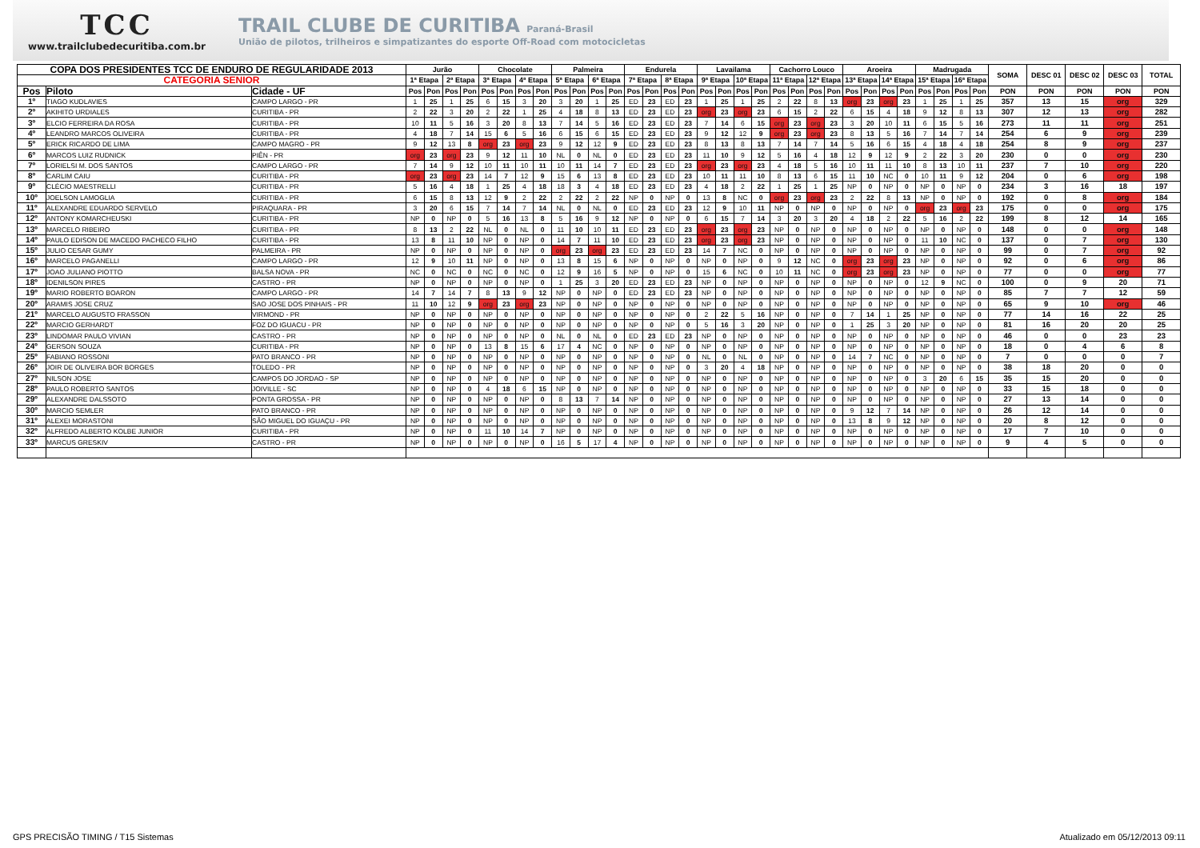TCC
www.trailclubedecuritiba.com.br
TRAIL CLUBE DE CURITIBA Paraná-Brasil
União de pilotos, trilheiros e simpatizantes do esporte Off-Road com motocicletas
| COPA DOS PRESIDENTES TCC DE ENDURO DE REGULARIDADE 2013 | | | Jurão | | | | Chocolate | | | | Palmeira | | | | Endurela | | | | Lavailama | | | | Cachorro Louco | | | | Aroeira | | | | Madrugada | | | | SOMA | DESC 01 | DESC 02 | DESC 03 | TOTAL |
| --- | --- | --- | --- | --- | --- | --- | --- | --- | --- | --- | --- | --- | --- | --- | --- | --- | --- | --- | --- | --- | --- | --- | --- | --- | --- | --- | --- | --- | --- | --- | --- | --- | --- | --- | --- | --- | --- | --- | --- |
| CATEGORIA SENIOR | | | 1ª Etapa | | 2ª Etapa | | 3ª Etapa | | 4ª Etapa | | 5ª Etapa | | 6ª Etapa | | 7ª Etapa | | 8ª Etapa | | 9ª Etapa | | 10ª Etapa | | 11ª Etapa | | 12ª Etapa | | 13ª Etapa | | 14ª Etapa | | 15ª Etapa | | 16ª Etapa | | | | | | |
| Pos | Piloto | Cidade - UF | Pos | Pon | Pos | Pon | Pos | Pon | Pos | Pon | Pos | Pon | Pos | Pon | Pos | Pon | Pos | Pon | Pos | Pon | Pos | Pon | Pos | Pon | Pos | Pon | Pos | Pon | Pos | Pon | Pos | Pon | Pos | Pon | PON | PON | PON | PON | PON |
| 1º | TIAGO KUDLAVIES | CAMPO LARGO - PR | 1 | 25 | 1 | 25 | 6 | 15 | 3 | 20 | 3 | 20 | 1 | 25 | ED | 23 | ED | 23 | 1 | 25 | 1 | 25 | 2 | 22 | 8 | 13 | org | 23 | org | 23 | 1 | 25 | 1 | 25 | 357 | 13 | 15 | org | 329 |
| 2º | AKIHITO URDIALES | CURITIBA - PR | 2 | 22 | 3 | 20 | 2 | 22 | 1 | 25 | 4 | 18 | 8 | 13 | ED | 23 | ED | 23 | org | 23 | org | 23 | 6 | 15 | 2 | 22 | 6 | 15 | 4 | 18 | 9 | 12 | 8 | 13 | 307 | 12 | 13 | org | 282 |
| 3º | ELCIO FERREIRA DA ROSA | CURITIBA - PR | 10 | 11 | 5 | 16 | 3 | 20 | 8 | 13 | 7 | 14 | 5 | 16 | ED | 23 | ED | 23 | 7 | 14 | 6 | 15 | org | 23 | org | 23 | 3 | 20 | 10 | 11 | 6 | 15 | 5 | 16 | 273 | 11 | 11 | org | 251 |
| 4º | LEANDRO MARCOS OLIVEIRA | CURITIBA - PR | 4 | 18 | 7 | 14 | 15 | 6 | 5 | 16 | 6 | 15 | 6 | 15 | ED | 23 | ED | 23 | 9 | 12 | 12 | 9 | org | 23 | org | 23 | 8 | 13 | 5 | 16 | 7 | 14 | 7 | 14 | 254 | 6 | 9 | org | 239 |
| 5º | ERICK RICARDO DE LIMA | CAMPO MAGRO - PR | 9 | 12 | 13 | 8 | org | 23 | org | 23 | 9 | 12 | 12 | 9 | ED | 23 | ED | 23 | 8 | 13 | 8 | 13 | 7 | 14 | 7 | 14 | 5 | 16 | 6 | 15 | 4 | 18 | 4 | 18 | 254 | 8 | 9 | org | 237 |
| 6º | MARCOS LUIZ RUDNICK | PIÊN - PR | org | 23 | org | 23 | 9 | 12 | 11 | 10 | NL | 0 | NL | 0 | ED | 23 | ED | 23 | 11 | 10 | 9 | 12 | 5 | 16 | 4 | 18 | 12 | 9 | 12 | 9 | 2 | 22 | 3 | 20 | 230 | 0 | 0 | org | 230 |
| 7º | LORIELSI M. DOS SANTOS | CAMPO LARGO - PR | 7 | 14 | 9 | 12 | 10 | 11 | 10 | 11 | 10 | 11 | 14 | 7 | ED | 23 | ED | 23 | org | 23 | org | 23 | 4 | 18 | 5 | 16 | 10 | 11 | 11 | 10 | 8 | 13 | 10 | 11 | 237 | 7 | 10 | org | 220 |
| 8º | CARLIM CAIU | CURITIBA - PR | org | 23 | org | 23 | 14 | 7 | 12 | 9 | 15 | 6 | 13 | 8 | ED | 23 | ED | 23 | 10 | 11 | 11 | 10 | 8 | 13 | 6 | 15 | 11 | 10 | NC | 0 | 10 | 11 | 9 | 12 | 204 | 0 | 6 | org | 198 |
| 9º | CLÉCIO MAESTRELLI | CURITIBA - PR | 5 | 16 | 4 | 18 | 1 | 25 | 4 | 18 | 18 | 3 | 4 | 18 | ED | 23 | ED | 23 | 4 | 18 | 2 | 22 | 1 | 25 | 1 | 25 | NP | 0 | NP | 0 | NP | 0 | NP | 0 | 234 | 3 | 16 | 18 | 197 |
| 10º | JOELSON LAMOGLIA | CURITIBA - PR | 6 | 15 | 8 | 13 | 12 | 9 | 2 | 22 | 2 | 22 | 2 | 22 | NP | 0 | NP | 0 | 13 | 8 | NC | 0 | org | 23 | org | 23 | 2 | 22 | 8 | 13 | NP | 0 | NP | 0 | 192 | 0 | 8 | org | 184 |
| 11º | ALEXANDRE EDUARDO SERVELO | PIRAQUARA - PR | 3 | 20 | 6 | 15 | 7 | 14 | 7 | 14 | NL | 0 | NL | 0 | ED | 23 | ED | 23 | 12 | 9 | 10 | 11 | NP | 0 | NP | 0 | NP | 0 | NP | 0 | org | 23 | org | 23 | 175 | 0 | 0 | org | 175 |
| 12º | ANTONY KOMARCHEUSKI | CURITIBA - PR | NP | 0 | NP | 0 | 5 | 16 | 13 | 8 | 5 | 16 | 9 | 12 | NP | 0 | NP | 0 | 6 | 15 | 7 | 14 | 3 | 20 | 3 | 20 | 4 | 18 | 2 | 22 | 5 | 16 | 2 | 22 | 199 | 8 | 12 | 14 | 165 |
| 13º | MARCELO RIBEIRO | CURITIBA - PR | 8 | 13 | 2 | 22 | NL | 0 | NL | 0 | 11 | 10 | 10 | 11 | ED | 23 | ED | 23 | org | 23 | org | 23 | NP | 0 | NP | 0 | NP | 0 | NP | 0 | NP | 0 | NP | 0 | 148 | 0 | 0 | org | 148 |
| 14º | PAULO EDISON DE MACEDO PACHECO FILHO | CURITIBA - PR | 13 | 8 | 11 | 10 | NP | 0 | NP | 0 | 14 | 7 | 11 | 10 | ED | 23 | ED | 23 | org | 23 | org | 23 | NP | 0 | NP | 0 | NP | 0 | NP | 0 | 11 | 10 | NC | 0 | 137 | 0 | 7 | org | 130 |
| 15º | JULIO CESAR GUMY | PALMEIRA - PR | NP | 0 | NP | 0 | NP | 0 | NP | 0 | org | 23 | org | 23 | ED | 23 | ED | 23 | 14 | 7 | NC | 0 | NP | 0 | NP | 0 | NP | 0 | NP | 0 | NP | 0 | NP | 0 | 99 | 0 | 7 | org | 92 |
| 16º | MARCELO PAGANELLI | CAMPO LARGO - PR | 12 | 9 | 10 | 11 | NP | 0 | NP | 0 | 13 | 8 | 15 | 6 | NP | 0 | NP | 0 | NP | 0 | NP | 0 | 9 | 12 | NC | 0 | org | 23 | org | 23 | NP | 0 | NP | 0 | 92 | 0 | 6 | org | 86 |
| 17º | JOAO JULIANO PIOTTO | BALSA NOVA - PR | NC | 0 | NC | 0 | NC | 0 | NC | 0 | 12 | 9 | 16 | 5 | NP | 0 | NP | 0 | 15 | 6 | NC | 0 | 10 | 11 | NC | 0 | org | 23 | org | 23 | NP | 0 | NP | 0 | 77 | 0 | 0 | org | 77 |
| 18º | IDENILSON PIRES | CASTRO - PR | NP | 0 | NP | 0 | NP | 0 | NP | 0 | 1 | 25 | 3 | 20 | ED | 23 | ED | 23 | NP | 0 | NP | 0 | NP | 0 | NP | 0 | NP | 0 | NP | 0 | 12 | 9 | NC | 0 | 100 | 0 | 9 | 20 | 71 |
| 19º | MARIO ROBERTO BOARON | CAMPO LARGO - PR | 14 | 7 | 14 | 7 | 8 | 13 | 9 | 12 | NP | 0 | NP | 0 | ED | 23 | ED | 23 | NP | 0 | NP | 0 | NP | 0 | NP | 0 | NP | 0 | NP | 0 | NP | 0 | NP | 0 | 85 | 7 | 7 | 12 | 59 |
| 20º | ARAMIS JOSE CRUZ | SAO JOSE DOS PINHAIS - PR | 11 | 10 | 12 | 9 | org | 23 | org | 23 | NP | 0 | NP | 0 | NP | 0 | NP | 0 | NP | 0 | NP | 0 | NP | 0 | NP | 0 | NP | 0 | NP | 0 | NP | 0 | NP | 0 | 65 | 9 | 10 | org | 46 |
| 21º | MARCELO AUGUSTO FRASSON | VIRMOND - PR | NP | 0 | NP | 0 | NP | 0 | NP | 0 | NP | 0 | NP | 0 | NP | 0 | NP | 0 | 2 | 22 | 5 | 16 | NP | 0 | NP | 0 | 7 | 14 | 1 | 25 | NP | 0 | NP | 0 | 77 | 14 | 16 | 22 | 25 |
| 22º | MARCIO GERHARDT | FOZ DO IGUACU - PR | NP | 0 | NP | 0 | NP | 0 | NP | 0 | NP | 0 | NP | 0 | NP | 0 | NP | 0 | 5 | 16 | 3 | 20 | NP | 0 | NP | 0 | 1 | 25 | 3 | 20 | NP | 0 | NP | 0 | 81 | 16 | 20 | 20 | 25 |
| 23º | LINDOMAR PAULO VIVIAN | CASTRO - PR | NP | 0 | NP | 0 | NP | 0 | NP | 0 | NL | 0 | NL | 0 | ED | 23 | ED | 23 | NP | 0 | NP | 0 | NP | 0 | NP | 0 | NP | 0 | NP | 0 | NP | 0 | NP | 0 | 46 | 0 | 0 | 23 | 23 |
| 24º | GERSON SOUZA | CURITIBA - PR | NP | 0 | NP | 0 | 13 | 8 | 15 | 6 | 17 | 4 | NC | 0 | NP | 0 | NP | 0 | NP | 0 | NP | 0 | NP | 0 | NP | 0 | NP | 0 | NP | 0 | NP | 0 | NP | 0 | 18 | 0 | 4 | 6 | 8 |
| 25º | FABIANO ROSSONI | PATO BRANCO - PR | NP | 0 | NP | 0 | NP | 0 | NP | 0 | NP | 0 | NP | 0 | NP | 0 | NP | 0 | NL | 0 | NL | 0 | NP | 0 | NP | 0 | 14 | 7 | NC | 0 | NP | 0 | NP | 0 | 7 | 0 | 0 | 0 | 7 |
| 26º | JOIR DE OLIVEIRA BOR BORGES | TOLEDO - PR | NP | 0 | NP | 0 | NP | 0 | NP | 0 | NP | 0 | NP | 0 | NP | 0 | NP | 0 | 3 | 20 | 4 | 18 | NP | 0 | NP | 0 | NP | 0 | NP | 0 | NP | 0 | NP | 0 | 38 | 18 | 20 | 0 | 0 |
| 27º | NILSON JOSE | CAMPOS DO JORDAO - SP | NP | 0 | NP | 0 | NP | 0 | NP | 0 | NP | 0 | NP | 0 | NP | 0 | NP | 0 | NP | 0 | NP | 0 | NP | 0 | NP | 0 | NP | 0 | NP | 0 | 3 | 20 | 6 | 15 | 35 | 15 | 20 | 0 | 0 |
| 28º | PAULO ROBERTO SANTOS | JOIVILLE - SC | NP | 0 | NP | 0 | 4 | 18 | 6 | 15 | NP | 0 | NP | 0 | NP | 0 | NP | 0 | NP | 0 | NP | 0 | NP | 0 | NP | 0 | NP | 0 | NP | 0 | NP | 0 | NP | 0 | 33 | 15 | 18 | 0 | 0 |
| 29º | ALEXANDRE DALSSOTO | PONTA GROSSA - PR | NP | 0 | NP | 0 | NP | 0 | NP | 0 | 8 | 13 | 7 | 14 | NP | 0 | NP | 0 | NP | 0 | NP | 0 | NP | 0 | NP | 0 | NP | 0 | NP | 0 | NP | 0 | NP | 0 | 27 | 13 | 14 | 0 | 0 |
| 30º | MARCIO SEMLER | PATO BRANCO - PR | NP | 0 | NP | 0 | NP | 0 | NP | 0 | NP | 0 | NP | 0 | NP | 0 | NP | 0 | NP | 0 | NP | 0 | NP | 0 | NP | 0 | 9 | 12 | 7 | 14 | NP | 0 | NP | 0 | 26 | 12 | 14 | 0 | 0 |
| 31º | ALEXEI MORASTONI | SÃO MIGUEL DO IGUAÇU - PR | NP | 0 | NP | 0 | NP | 0 | NP | 0 | NP | 0 | NP | 0 | NP | 0 | NP | 0 | NP | 0 | NP | 0 | NP | 0 | NP | 0 | 13 | 8 | 9 | 12 | NP | 0 | NP | 0 | 20 | 8 | 12 | 0 | 0 |
| 32º | ALFREDO ALBERTO KOLBE JUNIOR | CURITIBA - PR | NP | 0 | NP | 0 | 11 | 10 | 14 | 7 | NP | 0 | NP | 0 | NP | 0 | NP | 0 | NP | 0 | NP | 0 | NP | 0 | NP | 0 | NP | 0 | NP | 0 | NP | 0 | NP | 0 | 17 | 7 | 10 | 0 | 0 |
| 33º | MARCUS GRESKIV | CASTRO - PR | NP | 0 | NP | 0 | NP | 0 | NP | 0 | 16 | 5 | 17 | 4 | NP | 0 | NP | 0 | NP | 0 | NP | 0 | NP | 0 | NP | 0 | NP | 0 | NP | 0 | NP | 0 | NP | 0 | 9 | 4 | 5 | 0 | 0 |
GPS PRECISÃO TIMING / T15 Sistemas Atualizado em 05/12/2013 09:11